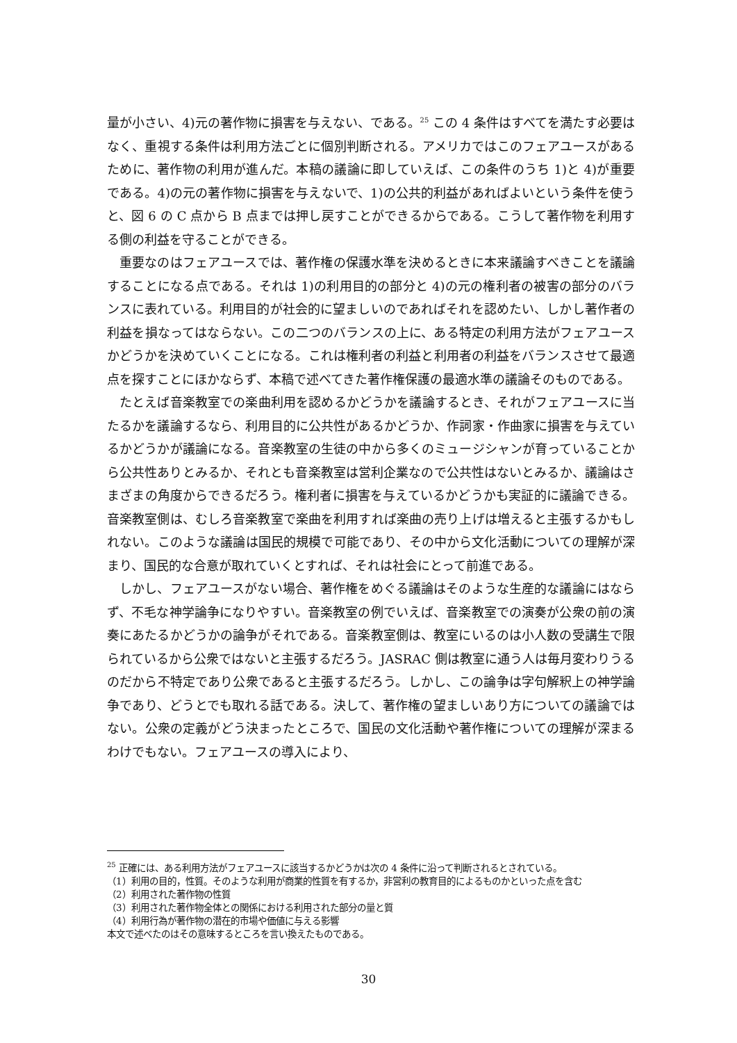量が小さい、4)元の著作物に損害を与えない、である。<sup>25</sup> この 4 条件はすべてを満たす必要はなく、重視する条件は利用方法ごとに個別判断される。アメリカではこのフェアユースがあるために、著作物の利用が進んだ。本稿の議論に即していえば、この条件のうち 1)と 4)が重要である。4)の元の著作物に損害を与えないで、1)の公共的利益があればよいという条件を使うと、図 6 の C 点から B 点までは押し戻すことができるからである。こうして著作物を利用する側の利益を守ることができる。
重要なのはフェアユースでは、著作権の保護水準を決めるときに本来議論すべきことを議論することになる点である。それは 1)の利用目的の部分と 4)の元の権利者の被害の部分のバランスに表れている。利用目的が社会的に望ましいのであればそれを認めたい、しかし著作者の利益を損なってはならない。この二つのバランスの上に、ある特定の利用方法がフェアユースかどうかを決めていくことになる。これは権利者の利益と利用者の利益をバランスさせて最適点を探すことにほかならず、本稿で述べてきた著作権保護の最適水準の議論そのものである。
たとえば音楽教室での楽曲利用を認めるかどうかを議論するとき、それがフェアユースに当たるかを議論するなら、利用目的に公共性があるかどうか、作詞家・作曲家に損害を与えているかどうかが議論になる。音楽教室の生徒の中から多くのミュージシャンが育っていることから公共性ありとみるか、それとも音楽教室は営利企業なので公共性はないとみるか、議論はさまざまの角度からできるだろう。権利者に損害を与えているかどうかも実証的に議論できる。音楽教室側は、むしろ音楽教室で楽曲を利用すれば楽曲の売り上げは増えると主張するかもしれない。このような議論は国民的規模で可能であり、その中から文化活動についての理解が深まり、国民的な合意が取れていくとすれば、それは社会にとって前進である。
しかし、フェアユースがない場合、著作権をめぐる議論はそのような生産的な議論にはならず、不毛な神学論争になりやすい。音楽教室の例でいえば、音楽教室での演奏が公衆の前の演奏にあたるかどうかの論争がそれである。音楽教室側は、教室にいるのは小人数の受講生で限られているから公衆ではないと主張するだろう。JASRAC 側は教室に通う人は毎月変わりうるのだから不特定であり公衆であると主張するだろう。しかし、この論争は字句解釈上の神学論争であり、どうとでも取れる話である。決して、著作権の望ましいあり方についての議論ではない。公衆の定義がどう決まったところで、国民の文化活動や著作権についての理解が深まるわけでもない。フェアユースの導入により、
<sup>25</sup> 正確には、ある利用方法がフェアユースに該当するかどうかは次の 4 条件に沿って判断されるとされている。
（1）利用の目的，性質。そのような利用が商業的性質を有するか，非営利の教育目的によるものかといった点を含む
（2）利用された著作物の性質
（3）利用された著作物全体との関係における利用された部分の量と質
（4）利用行為が著作物の潜在的市場や価値に与える影響
本文で述べたのはその意味するところを言い換えたものである。
30